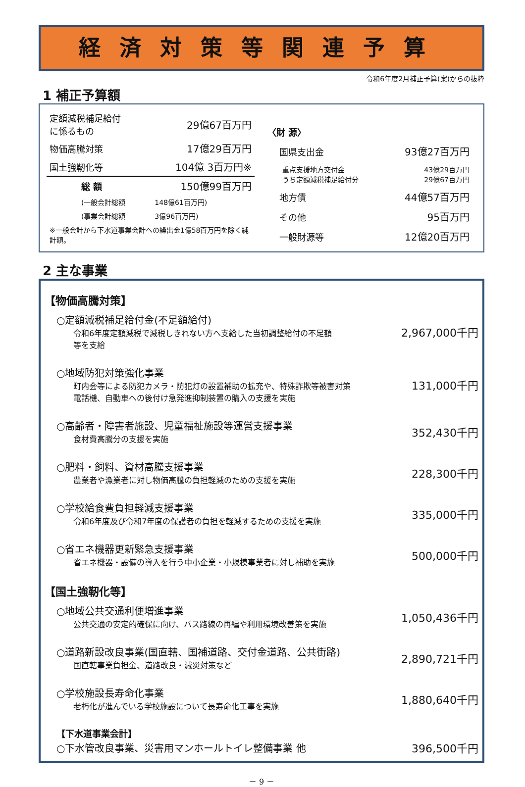経済対策等関連予算
令和6年度2月補正予算(案)からの抜粋
1 補正予算額
| 定額減税補足給付 に係るもの | 29億67百万円 |
| 物価高騰対策 | 17億29百万円 |
| 国土強靭化等 | 104億 3百万円※ |
| 総 額 | 150億99百万円 |
| (一般会計総額 | 148億61百万円) |
| (事業会計総額 | 3億96百万円) |
| ※一般会計から下水道事業会計への繰出金1億58百万円を除く純計額。 | |
| 〈財 源〉 | |
| 国県支出金 | 93億27百万円 |
| 重点支援地方交付金 うち定額減税補足給付分 | 43億29百万円 29億67百万円 |
| 地方債 | 44億57百万円 |
| その他 | 95百万円 |
| 一般財源等 | 12億20百万円 |
2 主な事業
【物価高騰対策】
○定額減税補足給付金(不足額給付)
令和6年度定額減税で減税しきれない方へ支給した当初調整給付の不足額
等を支給
2,967,000千円
○地域防犯対策強化事業
町内会等による防犯カメラ・防犯灯の設置補助の拡充や、特殊詐欺等被害対策
電話機、自動車への後付け急発進抑制装置の購入の支援を実施
131,000千円
○高齢者・障害者施設、児童福祉施設等運営支援事業
食材費高騰分の支援を実施
352,430千円
○肥料・飼料、資材高騰支援事業
農業者や漁業者に対し物価高騰の負担軽減のための支援を実施
228,300千円
○学校給食費負担軽減支援事業
令和6年度及び令和7年度の保護者の負担を軽減するための支援を実施
335,000千円
○省エネ機器更新緊急支援事業
省エネ機器・設備の導入を行う中小企業・小規模事業者に対し補助を実施
500,000千円
【国土強靭化等】
○地域公共交通利便増進事業
公共交通の安定的確保に向け、バス路線の再編や利用環境改善策を実施
1,050,436千円
○道路新設改良事業(国直轄、国補道路、交付金道路、公共街路)
国直轄事業負担金、道路改良・減災対策など
2,890,721千円
○学校施設長寿命化事業
老朽化が進んでいる学校施設について長寿命化工事を実施
1,880,640千円
【下水道事業会計】
○下水管改良事業、災害用マンホールトイレ整備事業 他
396,500千円
－ 9 －